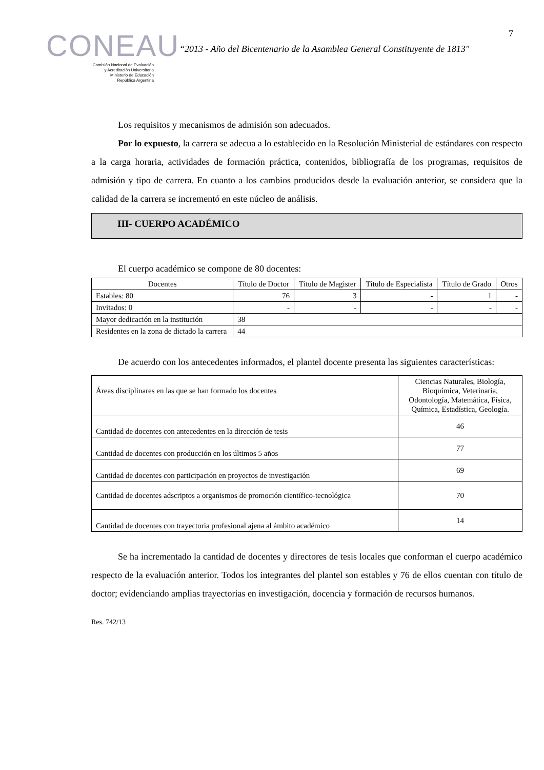CONEAU
Comisión Nacional de Evaluación
y Acreditación Universitaria
Ministerio de Educación
República Argentina
“2013 - Año del Bicentenario de la Asamblea General Constituyente de 1813"
7
Los requisitos y mecanismos de admisión son adecuados.
Por lo expuesto, la carrera se adecua a lo establecido en la Resolución Ministerial de estándares con respecto a la carga horaria, actividades de formación práctica, contenidos, bibliografía de los programas, requisitos de admisión y tipo de carrera. En cuanto a los cambios producidos desde la evaluación anterior, se considera que la calidad de la carrera se incrementó en este núcleo de análisis.
III- CUERPO ACADÉMICO
El cuerpo académico se compone de 80 docentes:
| Docentes | Título de Doctor | Título de Magister | Título de Especialista | Título de Grado | Otros |
| Estables: 80 | 76 | 3 | - | 1 | - |
| Invitados: 0 | - | - | - | - | - |
| Mayor dedicación en la institución | 38 | | | | |
| Residentes en la zona de dictado la carrera | 44 | | | | |
De acuerdo con los antecedentes informados, el plantel docente presenta las siguientes características:
| Áreas disciplinares en las que se han formado los docentes | Ciencias Naturales, Biología, Bioquímica, Veterinaria, Odontología, Matemática, Física, Química, Estadística, Geología. |
| Cantidad de docentes con antecedentes en la dirección de tesis | 46 |
| Cantidad de docentes con producción en los últimos 5 años | 77 |
| Cantidad de docentes con participación en proyectos de investigación | 69 |
| Cantidad de docentes adscriptos a organismos de promoción científico-tecnológica | 70 |
| Cantidad de docentes con trayectoria profesional ajena al ámbito académico | 14 |
Se ha incrementado la cantidad de docentes y directores de tesis locales que conforman el cuerpo académico respecto de la evaluación anterior. Todos los integrantes del plantel son estables y 76 de ellos cuentan con título de doctor; evidenciando amplias trayectorias en investigación, docencia y formación de recursos humanos.
Res. 742/13